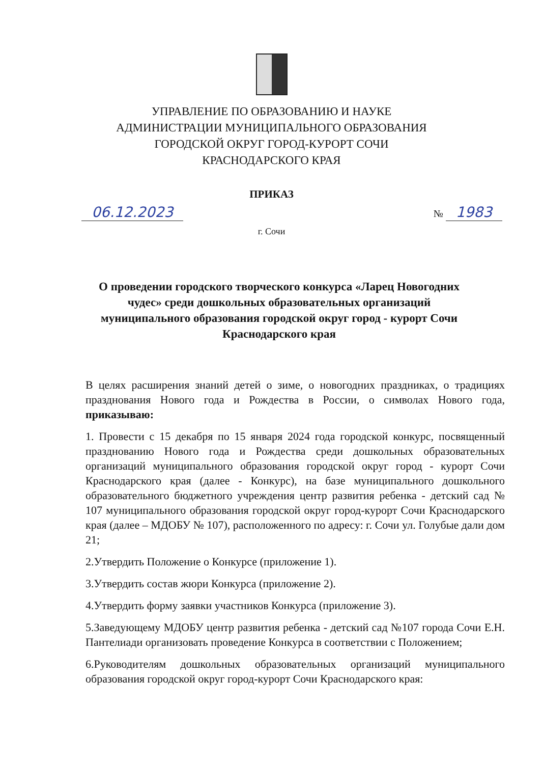УПРАВЛЕНИЕ ПО ОБРАЗОВАНИЮ И НАУКЕ
АДМИНИСТРАЦИИ МУНИЦИПАЛЬНОГО ОБРАЗОВАНИЯ
ГОРОДСКОЙ ОКРУГ ГОРОД-КУРОРТ СОЧИ
КРАСНОДАРСКОГО КРАЯ
ПРИКАЗ
06.12.2023 № 1983
г. Сочи
О проведении городского творческого конкурса «Ларец Новогодних чудес» среди дошкольных образовательных организаций муниципального образования городской округ город - курорт Сочи Краснодарского края
В целях расширения знаний детей о зиме, о новогодних праздниках, о традициях празднования Нового года и Рождества в России, о символах Нового года, приказываю:
1. Провести с 15 декабря по 15 января 2024 года городской конкурс, посвященный празднованию Нового года и Рождества среди дошкольных образовательных организаций муниципального образования городской округ город - курорт Сочи Краснодарского края (далее - Конкурс), на базе муниципального дошкольного образовательного бюджетного учреждения центр развития ребенка - детский сад № 107 муниципального образования городской округ город-курорт Сочи Краснодарского края (далее – МДОБУ № 107), расположенного по адресу: г. Сочи ул. Голубые дали дом 21;
2.Утвердить Положение о Конкурсе (приложение 1).
3.Утвердить состав жюри Конкурса (приложение 2).
4.Утвердить форму заявки участников Конкурса (приложение 3).
5.Заведующему МДОБУ центр развития ребенка - детский сад №107 города Сочи Е.Н. Пантелиади организовать проведение Конкурса в соответствии с Положением;
6.Руководителям дошкольных образовательных организаций муниципального образования городской округ город-курорт Сочи Краснодарского края: